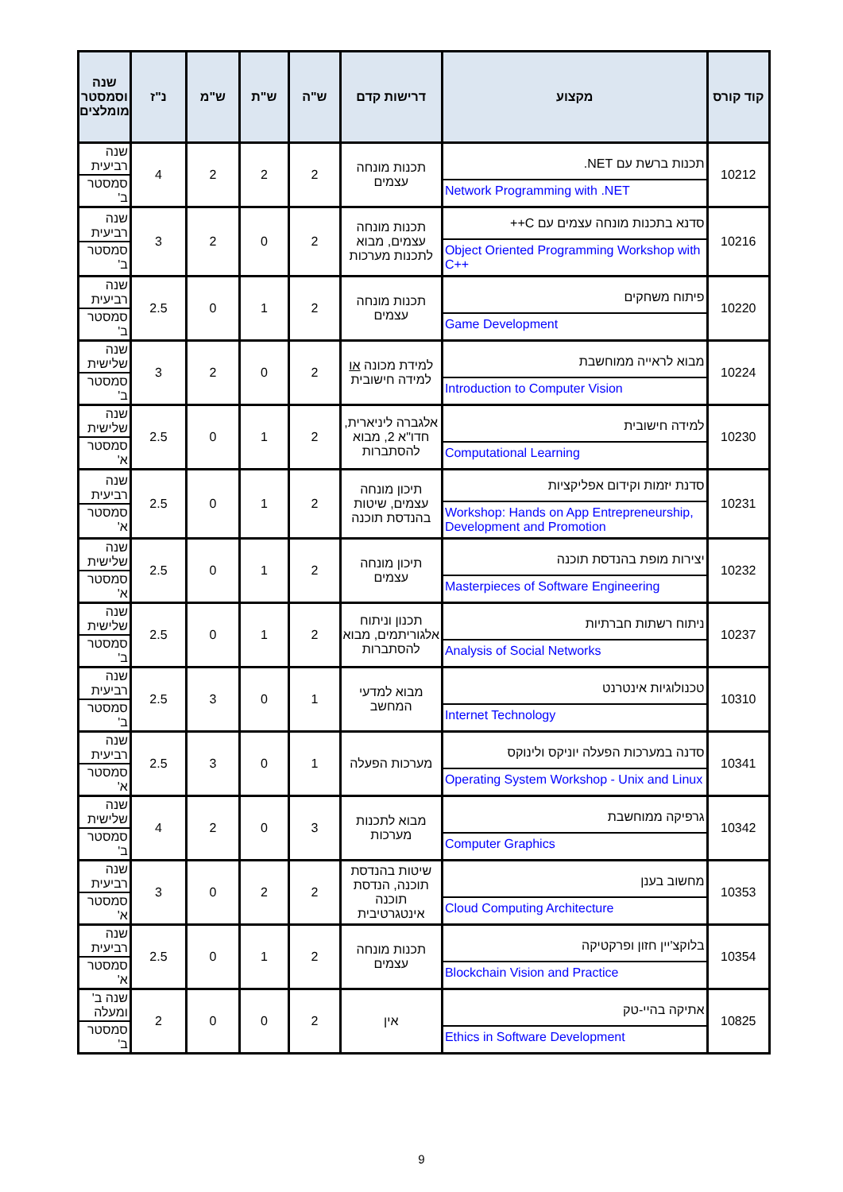| קוד קורס | מקצוע | דרישות קדם | ש"ה | ש"ת | ש"מ | נ"ז | שנה וסמסטר מומלצים |
| --- | --- | --- | --- | --- | --- | --- | --- |
| 10212 | תכנות ברשת עם NET. Network Programming with .NET | תכנות מונחה עצמים | 2 | 2 | 2 | 4 | שנה רביעית סמסטר ב' |
| 10216 | סדנא בתכנות מונחה עצמים עם C++ Object Oriented Programming Workshop with C++ | תכנות מונחה עצמים, מבוא לתכנות מערכות | 2 | 0 | 2 | 3 | שנה רביעית סמסטר ב' |
| 10220 | פיתוח משחקים Game Development | תכנות מונחה עצמים | 2 | 1 | 0 | 2.5 | שנה רביעית סמסטר ב' |
| 10224 | מבוא לראייה ממוחשבת Introduction to Computer Vision | למידת מכונה או למידה חישובית | 2 | 0 | 2 | 3 | שנה שלישית סמסטר ב' |
| 10230 | למידה חישובית Computational Learning | אלגברה ליניארית, חדו"א 2, מבוא להסתברות | 2 | 1 | 0 | 2.5 | שנה שלישית סמסטר א' |
| 10231 | סדנת יזמות וקידום אפליקציות Workshop: Hands on App Entrepreneurship, Development and Promotion | תיכון מונחה עצמים, שיטות בהנדסת תוכנה | 2 | 1 | 0 | 2.5 | שנה רביעית סמסטר א' |
| 10232 | יצירות מופת בהנדסת תוכנה Masterpieces of Software Engineering | תיכון מונחה עצמים | 2 | 1 | 0 | 2.5 | שנה שלישית סמסטר א' |
| 10237 | ניתוח רשתות חברתיות Analysis of Social Networks | תכנון וניתוח אלגוריתמים, מבוא להסתברות | 2 | 1 | 0 | 2.5 | שנה שלישית סמסטר ב' |
| 10310 | טכנולוגיות אינטרנט Internet Technology | מבוא למדעי המחשב | 1 | 0 | 3 | 2.5 | שנה רביעית סמסטר ב' |
| 10341 | סדנה במערכות הפעלה יוניקס ולינוקס Operating System Workshop - Unix and Linux | מערכות הפעלה | 1 | 0 | 3 | 2.5 | שנה רביעית סמסטר א' |
| 10342 | גרפיקה ממוחשבת Computer Graphics | מבוא לתכנות מערכות | 3 | 0 | 2 | 4 | שנה שלישית סמסטר ב' |
| 10353 | מחשוב בענן Cloud Computing Architecture | שיטות בהנדסת תוכנה, הנדסת תוכנה אינטגרטיבית | 2 | 2 | 0 | 3 | שנה רביעית סמסטר א' |
| 10354 | בלוקצ'יין חזון ופרקטיקה Blockchain Vision and Practice | תכנות מונחה עצמים | 2 | 1 | 0 | 2.5 | שנה רביעית סמסטר א' |
| 10825 | אתיקה בהיי-טק Ethics in Software Development | אין | 2 | 0 | 0 | 2 | שנה ב' ומעלה סמסטר ב' |
9